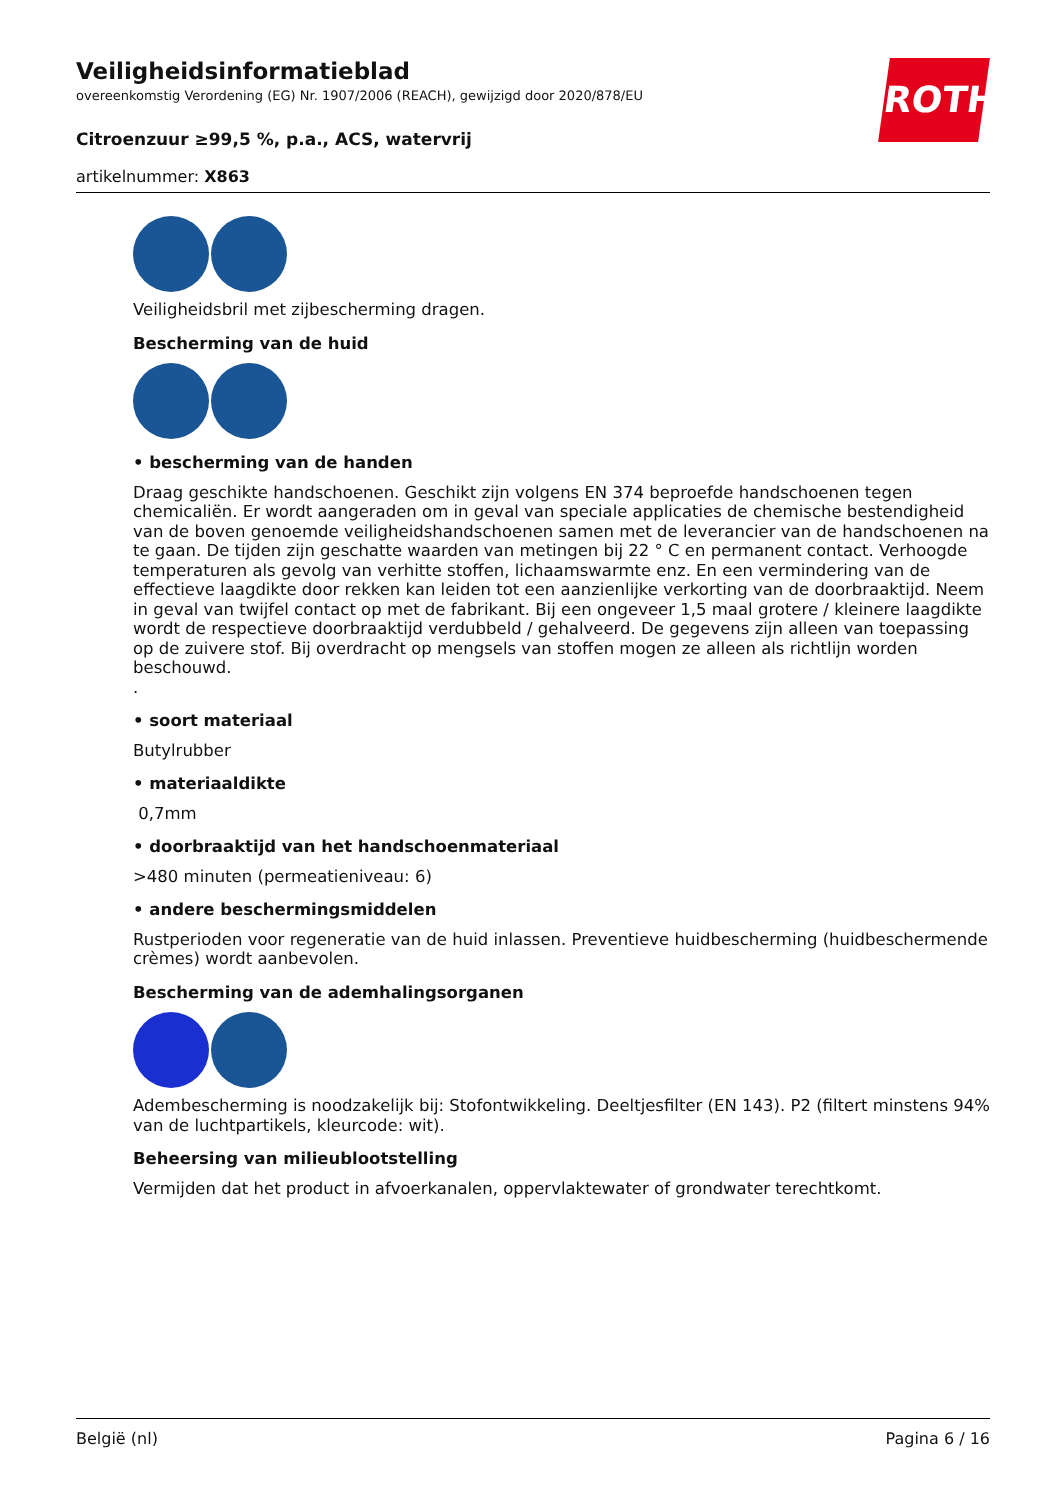Veiligheidsinformatieblad
overeenkomstig Verordening (EG) Nr. 1907/2006 (REACH), gewijzigd door 2020/878/EU
Citroenzuur ≥99,5 %, p.a., ACS, watervrij
artikelnummer: X863
ROTH
Veiligheidsbril met zijbescherming dragen.
Bescherming van de huid
• bescherming van de handen
Draag geschikte handschoenen. Geschikt zijn volgens EN 374 beproefde handschoenen tegen chemicaliën. Er wordt aangeraden om in geval van speciale applicaties de chemische bestendigheid van de boven genoemde veiligheidshandschoenen samen met de leverancier van de handschoenen na te gaan. De tijden zijn geschatte waarden van metingen bij 22 ° C en permanent contact. Verhoogde temperaturen als gevolg van verhitte stoffen, lichaamswarmte enz. En een vermindering van de effectieve laagdikte door rekken kan leiden tot een aanzienlijke verkorting van de doorbraaktijd. Neem in geval van twijfel contact op met de fabrikant. Bij een ongeveer 1,5 maal grotere / kleinere laagdikte wordt de respectieve doorbraaktijd verdubbeld / gehalveerd. De gegevens zijn alleen van toepassing op de zuivere stof. Bij overdracht op mengsels van stoffen mogen ze alleen als richtlijn worden beschouwd.
.
• soort materiaal
Butylrubber
• materiaaldikte
0,7mm
• doorbraaktijd van het handschoenmateriaal
>480 minuten (permeatieniveau: 6)
• andere beschermingsmiddelen
Rustperioden voor regeneratie van de huid inlassen. Preventieve huidbescherming (huidbeschermende crèmes) wordt aanbevolen.
Bescherming van de ademhalingsorganen
Adembescherming is noodzakelijk bij: Stofontwikkeling. Deeltjesfilter (EN 143). P2 (filtert minstens 94% van de luchtpartikels, kleurcode: wit).
Beheersing van milieublootstelling
Vermijden dat het product in afvoerkanalen, oppervlaktewater of grondwater terechtkomt.
België (nl) Pagina 6 / 16